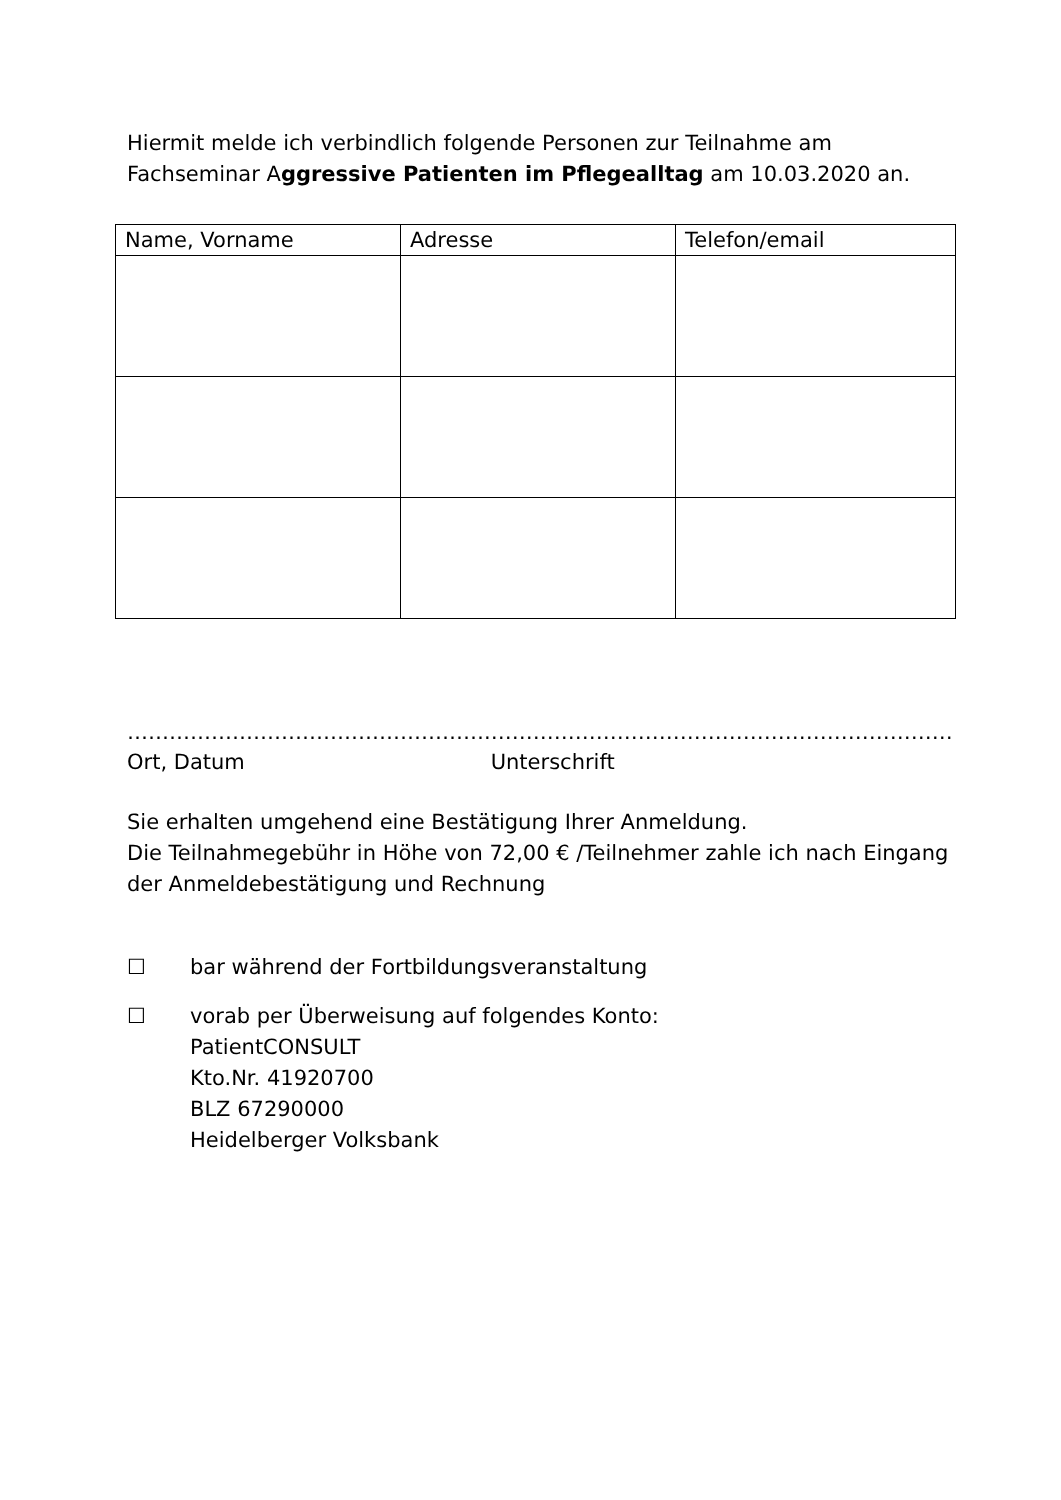Hiermit melde ich verbindlich folgende Personen zur Teilnahme am Fachseminar Aggressive Patienten im Pflegealltag am 10.03.2020 an.
| Name, Vorname | Adresse | Telefon/email |
| --- | --- | --- |
…………………………………………….
Ort, Datum
…………………………………………………………
Unterschrift
Sie erhalten umgehend eine Bestätigung Ihrer Anmeldung.
Die Teilnahmegebühr in Höhe von 72,00 € /Teilnehmer zahle ich nach Eingang der Anmeldebestätigung und Rechnung
☐ bar während der Fortbildungsveranstaltung
☐ vorab per Überweisung auf folgendes Konto:
PatientCONSULT
Kto.Nr. 41920700
BLZ 67290000
Heidelberger Volksbank